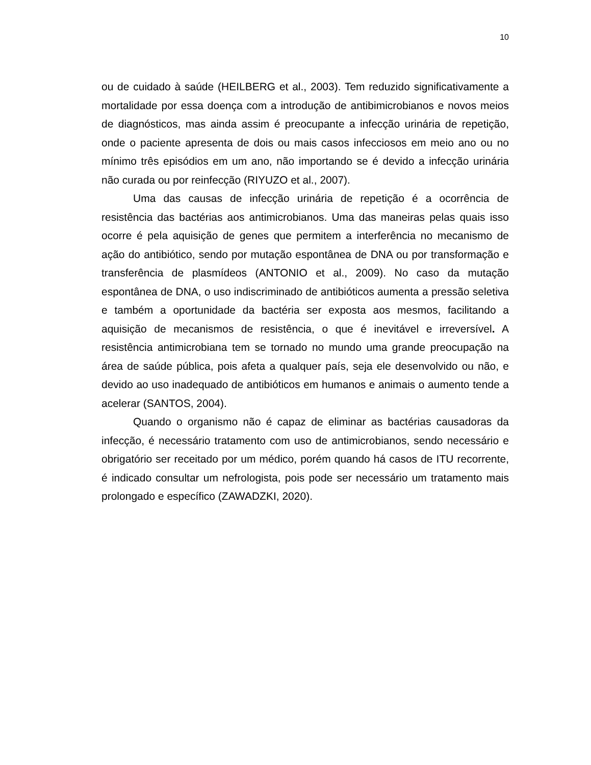10
ou de cuidado à saúde (HEILBERG et al., 2003). Tem reduzido significativamente a mortalidade por essa doença com a introdução de antibimicrobianos e novos meios de diagnósticos, mas ainda assim é preocupante a infecção urinária de repetição, onde o paciente apresenta de dois ou mais casos infecciosos em meio ano ou no mínimo três episódios em um ano, não importando se é devido a infecção urinária não curada ou por reinfecção (RIYUZO et al., 2007).
Uma das causas de infecção urinária de repetição é a ocorrência de resistência das bactérias aos antimicrobianos. Uma das maneiras pelas quais isso ocorre é pela aquisição de genes que permitem a interferência no mecanismo de ação do antibiótico, sendo por mutação espontânea de DNA ou por transformação e transferência de plasmídeos (ANTONIO et al., 2009). No caso da mutação espontânea de DNA, o uso indiscriminado de antibióticos aumenta a pressão seletiva e também a oportunidade da bactéria ser exposta aos mesmos, facilitando a aquisição de mecanismos de resistência, o que é inevitável e irreversível. A resistência antimicrobiana tem se tornado no mundo uma grande preocupação na área de saúde pública, pois afeta a qualquer país, seja ele desenvolvido ou não, e devido ao uso inadequado de antibióticos em humanos e animais o aumento tende a acelerar (SANTOS, 2004).
Quando o organismo não é capaz de eliminar as bactérias causadoras da infecção, é necessário tratamento com uso de antimicrobianos, sendo necessário e obrigatório ser receitado por um médico, porém quando há casos de ITU recorrente, é indicado consultar um nefrologista, pois pode ser necessário um tratamento mais prolongado e específico (ZAWADZKI, 2020).